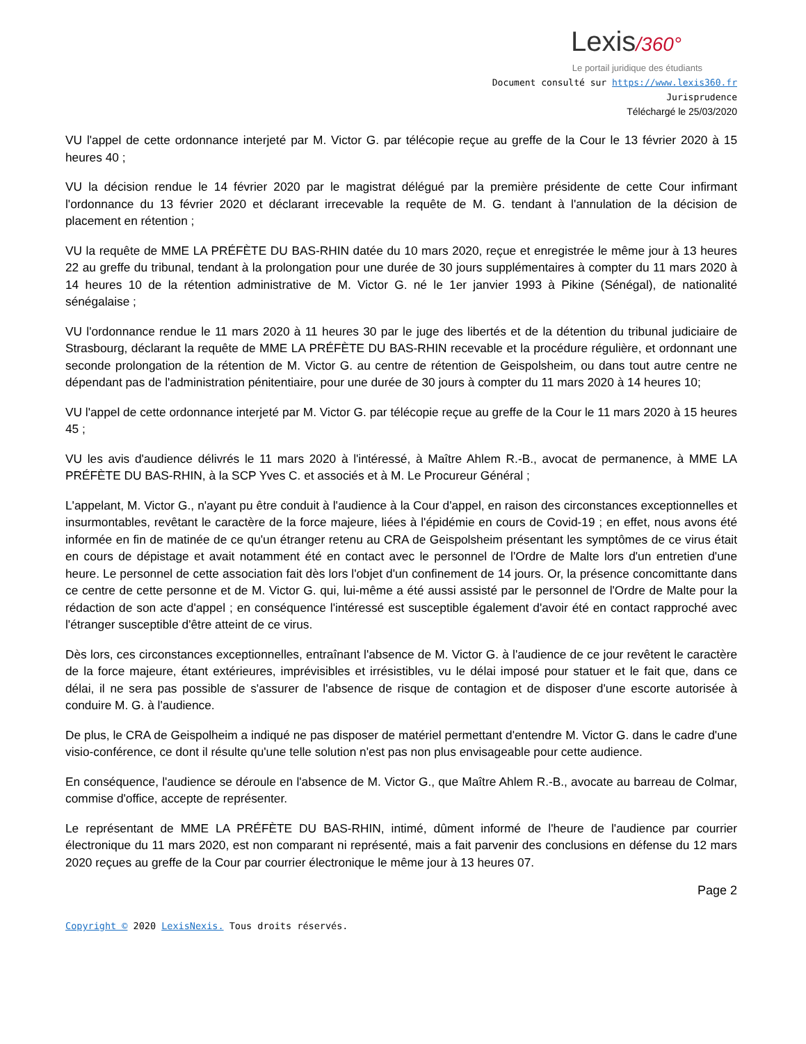Lexis/360°
Le portail juridique des étudiants
Document consulté sur https://www.lexis360.fr
Jurisprudence
Téléchargé le 25/03/2020
VU l'appel de cette ordonnance interjeté par M. Victor G. par télécopie reçue au greffe de la Cour le 13 février 2020 à 15 heures 40 ;
VU la décision rendue le 14 février 2020 par le magistrat délégué par la première présidente de cette Cour infirmant l'ordonnance du 13 février 2020 et déclarant irrecevable la requête de M. G. tendant à l'annulation de la décision de placement en rétention ;
VU la requête de MME LA PRÉFÈTE DU BAS-RHIN datée du 10 mars 2020, reçue et enregistrée le même jour à 13 heures 22 au greffe du tribunal, tendant à la prolongation pour une durée de 30 jours supplémentaires à compter du 11 mars 2020 à 14 heures 10 de la rétention administrative de M. Victor G. né le 1er janvier 1993 à Pikine (Sénégal), de nationalité sénégalaise ;
VU l'ordonnance rendue le 11 mars 2020 à 11 heures 30 par le juge des libertés et de la détention du tribunal judiciaire de Strasbourg, déclarant la requête de MME LA PRÉFÈTE DU BAS-RHIN recevable et la procédure régulière, et ordonnant une seconde prolongation de la rétention de M. Victor G. au centre de rétention de Geispolsheim, ou dans tout autre centre ne dépendant pas de l'administration pénitentiaire, pour une durée de 30 jours à compter du 11 mars 2020 à 14 heures 10;
VU l'appel de cette ordonnance interjeté par M. Victor G. par télécopie reçue au greffe de la Cour le 11 mars 2020 à 15 heures 45 ;
VU les avis d'audience délivrés le 11 mars 2020 à l'intéressé, à Maître Ahlem R.-B., avocat de permanence, à MME LA PRÉFÈTE DU BAS-RHIN, à la SCP Yves C. et associés et à M. Le Procureur Général ;
L'appelant, M. Victor G., n'ayant pu être conduit à l'audience à la Cour d'appel, en raison des circonstances exceptionnelles et insurmontables, revêtant le caractère de la force majeure, liées à l'épidémie en cours de Covid-19 ; en effet, nous avons été informée en fin de matinée de ce qu'un étranger retenu au CRA de Geispolsheim présentant les symptômes de ce virus était en cours de dépistage et avait notamment été en contact avec le personnel de l'Ordre de Malte lors d'un entretien d'une heure. Le personnel de cette association fait dès lors l'objet d'un confinement de 14 jours. Or, la présence concomittante dans ce centre de cette personne et de M. Victor G. qui, lui-même a été aussi assisté par le personnel de l'Ordre de Malte pour la rédaction de son acte d'appel ; en conséquence l'intéressé est susceptible également d'avoir été en contact rapproché avec l'étranger susceptible d'être atteint de ce virus.
Dès lors, ces circonstances exceptionnelles, entraînant l'absence de M. Victor G. à l'audience de ce jour revêtent le caractère de la force majeure, étant extérieures, imprévisibles et irrésistibles, vu le délai imposé pour statuer et le fait que, dans ce délai, il ne sera pas possible de s'assurer de l'absence de risque de contagion et de disposer d'une escorte autorisée à conduire M. G. à l'audience.
De plus, le CRA de Geispolheim a indiqué ne pas disposer de matériel permettant d'entendre M. Victor G. dans le cadre d'une visio-conférence, ce dont il résulte qu'une telle solution n'est pas non plus envisageable pour cette audience.
En conséquence, l'audience se déroule en l'absence de M. Victor G., que Maître Ahlem R.-B., avocate au barreau de Colmar, commise d'office, accepte de représenter.
Le représentant de MME LA PRÉFÈTE DU BAS-RHIN, intimé, dûment informé de l'heure de l'audience par courrier électronique du 11 mars 2020, est non comparant ni représenté, mais a fait parvenir des conclusions en défense du 12 mars 2020 reçues au greffe de la Cour par courrier électronique le même jour à 13 heures 07.
Page 2
Copyright © 2020 LexisNexis. Tous droits réservés.